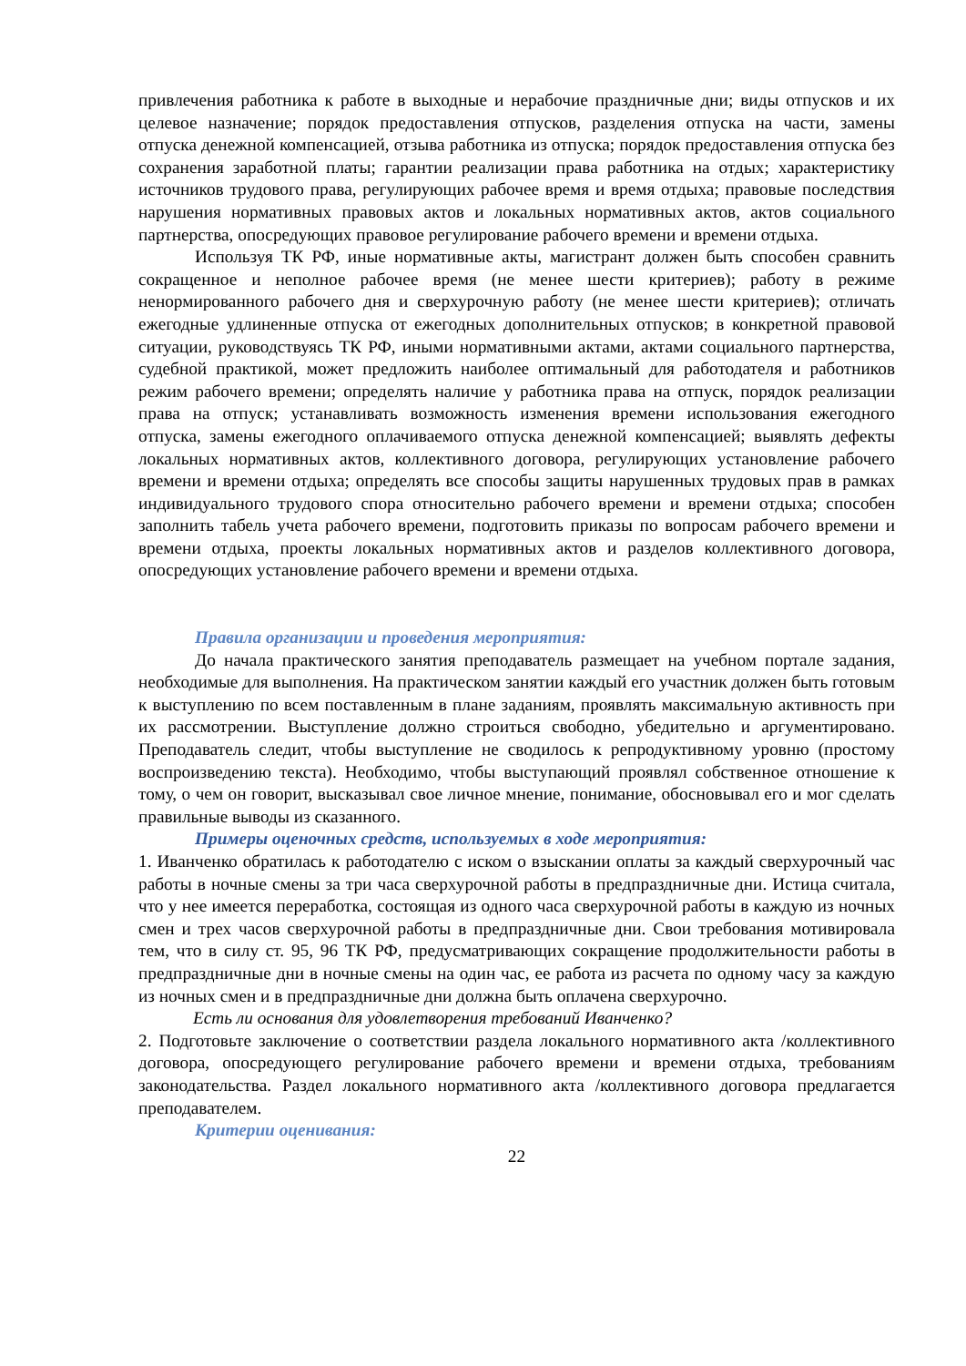привлечения работника к работе в выходные и нерабочие праздничные дни; виды отпусков и их целевое назначение; порядок предоставления отпусков, разделения отпуска на части, замены отпуска денежной компенсацией, отзыва работника из отпуска; порядок предоставления отпуска без сохранения заработной платы; гарантии реализации права работника на отдых; характеристику источников трудового права, регулирующих рабочее время и время отдыха; правовые последствия нарушения нормативных правовых актов и локальных нормативных актов, актов социального партнерства, опосредующих правовое регулирование рабочего времени и времени отдыха.
Используя ТК РФ, иные нормативные акты, магистрант должен быть способен сравнить сокращенное и неполное рабочее время (не менее шести критериев); работу в режиме ненормированного рабочего дня и сверхурочную работу (не менее шести критериев); отличать ежегодные удлиненные отпуска от ежегодных дополнительных отпусков; в конкретной правовой ситуации, руководствуясь ТК РФ, иными нормативными актами, актами социального партнерства, судебной практикой, может предложить наиболее оптимальный для работодателя и работников режим рабочего времени; определять наличие у работника права на отпуск, порядок реализации права на отпуск; устанавливать возможность изменения времени использования ежегодного отпуска, замены ежегодного оплачиваемого отпуска денежной компенсацией; выявлять дефекты локальных нормативных актов, коллективного договора, регулирующих установление рабочего времени и времени отдыха; определять все способы защиты нарушенных трудовых прав в рамках индивидуального трудового спора относительно рабочего времени и времени отдыха; способен заполнить табель учета рабочего времени, подготовить приказы по вопросам рабочего времени и времени отдыха, проекты локальных нормативных актов и разделов коллективного договора, опосредующих установление рабочего времени и времени отдыха.
Правила организации и проведения мероприятия:
До начала практического занятия преподаватель размещает на учебном портале задания, необходимые для выполнения. На практическом занятии каждый его участник должен быть готовым к выступлению по всем поставленным в плане заданиям, проявлять максимальную активность при их рассмотрении. Выступление должно строиться свободно, убедительно и аргументировано. Преподаватель следит, чтобы выступление не сводилось к репродуктивному уровню (простому воспроизведению текста). Необходимо, чтобы выступающий проявлял собственное отношение к тому, о чем он говорит, высказывал свое личное мнение, понимание, обосновывал его и мог сделать правильные выводы из сказанного.
Примеры оценочных средств, используемых в ходе мероприятия:
1. Иванченко обратилась к работодателю с иском о взыскании оплаты за каждый сверхурочный час работы в ночные смены за три часа сверхурочной работы в предпраздничные дни. Истица считала, что у нее имеется переработка, состоящая из одного часа сверхурочной работы в каждую из ночных смен и трех часов сверхурочной работы в предпраздничные дни. Свои требования мотивировала тем, что в силу ст. 95, 96 ТК РФ, предусматривающих сокращение продолжительности работы в предпраздничные дни в ночные смены на один час, ее работа из расчета по одному часу за каждую из ночных смен и в предпраздничные дни должна быть оплачена сверхурочно.
Есть ли основания для удовлетворения требований Иванченко?
2. Подготовьте заключение о соответствии раздела локального нормативного акта /коллективного договора, опосредующего регулирование рабочего времени и времени отдыха, требованиям законодательства. Раздел локального нормативного акта /коллективного договора предлагается преподавателем.
Критерии оценивания:
22